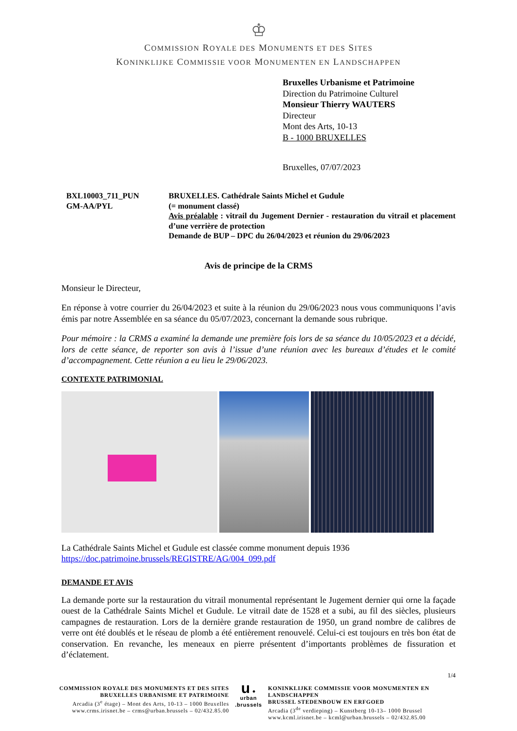♔
COMMISSION ROYALE DES MONUMENTS ET DES SITES
KONINKLIJKE COMMISSIE VOOR MONUMENTEN EN LANDSCHAPPEN
Bruxelles Urbanisme et Patrimoine
Direction du Patrimoine Culturel
Monsieur Thierry WAUTERS
Directeur
Mont des Arts, 10-13
B - 1000 BRUXELLES
Bruxelles, 07/07/2023
BXL10003_711_PUN
GM-AA/PYL
BRUXELLES. Cathédrale Saints Michel et Gudule
(= monument classé)
Avis préalable : vitrail du Jugement Dernier - restauration du vitrail et placement d’une verrière de protection
Demande de BUP – DPC du 26/04/2023 et réunion du 29/06/2023
Avis de principe de la CRMS
Monsieur le Directeur,
En réponse à votre courrier du 26/04/2023 et suite à la réunion du 29/06/2023 nous vous communiquons l’avis émis par notre Assemblée en sa séance du 05/07/2023, concernant la demande sous rubrique.
Pour mémoire : la CRMS a examiné la demande une première fois lors de sa séance du 10/05/2023 et a décidé, lors de cette séance, de reporter son avis à l’issue d’une réunion avec les bureaux d’études et le comité d’accompagnement. Cette réunion a eu lieu le 29/06/2023.
CONTEXTE PATRIMONIAL
La Cathédrale Saints Michel et Gudule est classée comme monument depuis 1936
https://doc.patrimoine.brussels/REGISTRE/AG/004_099.pdf
DEMANDE ET AVIS
La demande porte sur la restauration du vitrail monumental représentant le Jugement dernier qui orne la façade ouest de la Cathédrale Saints Michel et Gudule. Le vitrail date de 1528 et a subi, au fil des siècles, plusieurs campagnes de restauration. Lors de la dernière grande restauration de 1950, un grand nombre de calibres de verre ont été doublés et le réseau de plomb a été entièrement renouvelé. Celui-ci est toujours en très bon état de conservation. En revanche, les meneaux en pierre présentent d’importants problèmes de fissuration et d’éclatement.
1/4
COMMISSION ROYALE DES MONUMENTS ET DES SITES
BRUXELLES URBANISME ET PATRIMOINE
Arcadia (3<sup>e</sup> étage) – Mont des Arts, 10-13 – 1000 Bruxelles
www.crms.irisnet.be – crms@urban.brussels – 02/432.85.00
u ●
urban
.brussels
KONINKLIJKE COMMISSIE VOOR MONUMENTEN EN LANDSCHAPPEN
BRUSSEL STEDENBOUW EN ERFGOED
Arcadia (3<sup>de</sup> verdieping) – Kunstberg 10-13– 1000 Brussel
www.kcml.irisnet.be – kcml@urban.brussels – 02/432.85.00